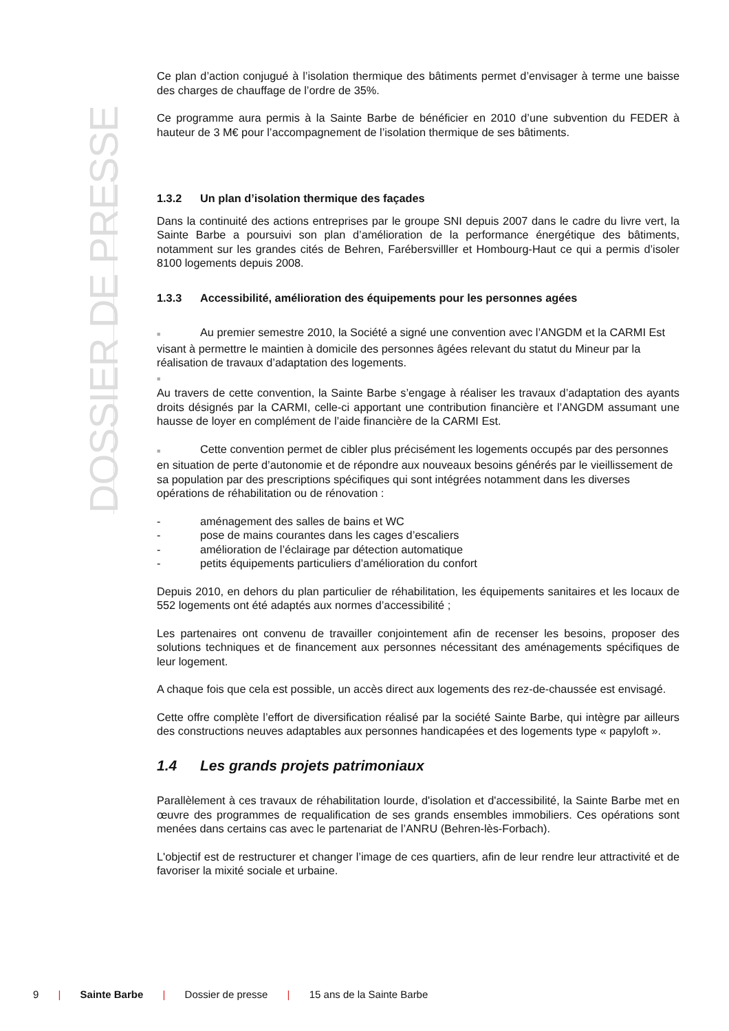DOSSIER DE PRESSE
Ce plan d’action conjugué à l’isolation thermique des bâtiments permet d’envisager à terme une baisse des charges de chauffage de l’ordre de 35%.
Ce programme aura permis à la Sainte Barbe de bénéficier en 2010 d’une subvention du FEDER à hauteur de 3 M€ pour l’accompagnement de l’isolation thermique de ses bâtiments.
1.3.2 Un plan d’isolation thermique des façades
Dans la continuité des actions entreprises par le groupe SNI depuis 2007 dans le cadre du livre vert, la Sainte Barbe a poursuivi son plan d’amélioration de la performance énergétique des bâtiments, notamment sur les grandes cités de Behren, Farébersvilller et Hombourg-Haut ce qui a permis d’isoler 8100 logements depuis 2008.
1.3.3 Accessibilité, amélioration des équipements pour les personnes agées
■ Au premier semestre 2010, la Société a signé une convention avec l’ANGDM et la CARMI Est visant à permettre le maintien à domicile des personnes âgées relevant du statut du Mineur par la réalisation de travaux d’adaptation des logements.
■
Au travers de cette convention, la Sainte Barbe s’engage à réaliser les travaux d’adaptation des ayants droits désignés par la CARMI, celle-ci apportant une contribution financière et l’ANGDM assumant une hausse de loyer en complément de l’aide financière de la CARMI Est.
■ Cette convention permet de cibler plus précisément les logements occupés par des personnes en situation de perte d’autonomie et de répondre aux nouveaux besoins générés par le vieillissement de sa population par des prescriptions spécifiques qui sont intégrées notamment dans les diverses opérations de réhabilitation ou de rénovation :
- aménagement des salles de bains et WC
- pose de mains courantes dans les cages d’escaliers
- amélioration de l’éclairage par détection automatique
- petits équipements particuliers d’amélioration du confort
Depuis 2010, en dehors du plan particulier de réhabilitation, les équipements sanitaires et les locaux de 552 logements ont été adaptés aux normes d’accessibilité ;
Les partenaires ont convenu de travailler conjointement afin de recenser les besoins, proposer des solutions techniques et de financement aux personnes nécessitant des aménagements spécifiques de leur logement.
A chaque fois que cela est possible, un accès direct aux logements des rez-de-chaussée est envisagé.
Cette offre complète l’effort de diversification réalisé par la société Sainte Barbe, qui intègre par ailleurs des constructions neuves adaptables aux personnes handicapées et des logements type « papyloft ».
1.4 Les grands projets patrimoniaux
Parallèlement à ces travaux de réhabilitation lourde, d'isolation et d'accessibilité, la Sainte Barbe met en œuvre des programmes de requalification de ses grands ensembles immobiliers. Ces opérations sont menées dans certains cas avec le partenariat de l’ANRU (Behren-lès-Forbach).
L'objectif est de restructurer et changer l’image de ces quartiers, afin de leur rendre leur attractivité et de favoriser la mixité sociale et urbaine.
9 | Sainte Barbe | Dossier de presse | 15 ans de la Sainte Barbe